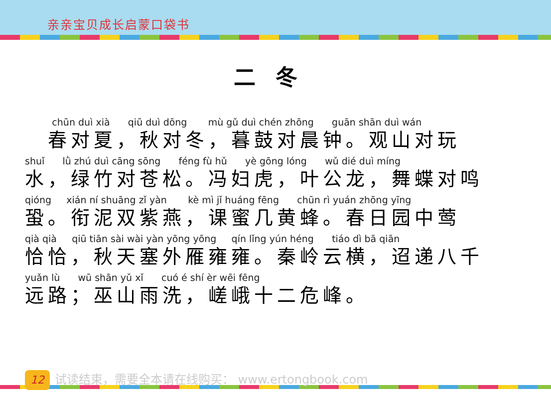亲亲宝贝成长启蒙口袋书
二冬
chūn duì xià qiū duì dōng mù gǔ duì chén zhōng guān shān duì wán
　春对夏，秋对冬，暮鼓对晨钟。观山对玩
shuǐ lǜ zhú duì cāng sōng féng fù hǔ yè gōng lóng wǔ dié duì míng
水，绿竹对苍松。冯妇虎，叶公龙，舞蝶对鸣
qióng xián ní shuāng zǐ yàn kè mì jǐ huáng fēng chūn rì yuán zhōng yīng
蛩。衔泥双紫燕，课蜜几黄蜂。春日园中莺
qià qià qiū tiān sài wài yàn yōng yōng qín lǐng yún héng tiáo dì bā qiān
恰恰，秋天塞外雁雍雍。秦岭云横，迢递八千
yuǎn lù wū shān yǔ xǐ cuó é shí èr wēi fēng
远路；巫山雨洗，嵯峨十二危峰。
12
试读结束，需要全本请在线购买： www.ertongbook.com